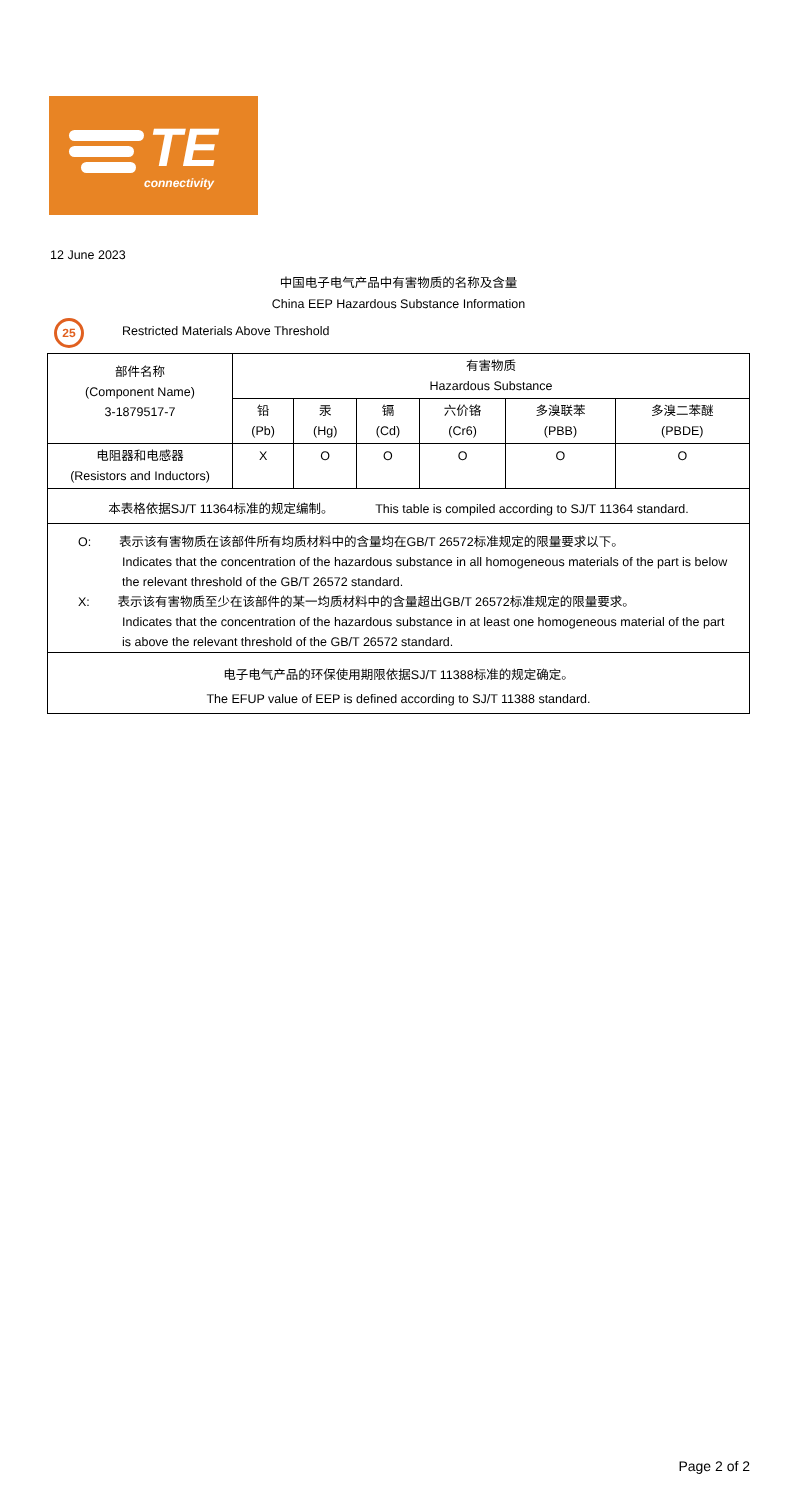TE
connectivity
12 June 2023
中国电子电气产品中有害物质的名称及含量
China EEP Hazardous Substance Information
25
Restricted Materials Above Threshold
| 部件名称 (Component Name) 3-1879517-7 | 有害物质 Hazardous Substance | | | | | |
| | 铅 (Pb) | 汞 (Hg) | 镉 (Cd) | 六价铬 (Cr6) | 多溴联苯 (PBB) | 多溴二苯醚 (PBDE) |
| 电阻器和电感器 (Resistors and Inductors) | X | O | O | O | O | O |
| 本表格依据SJ/T 11364标准的规定编制。 This table is compiled according to SJ/T 11364 standard. | | | | | | |
| O: 表示该有害物质在该部件所有均质材料中的含量均在GB/T 26572标准规定的限量要求以下。 Indicates that the concentration of the hazardous substance in all homogeneous materials of the part is below the relevant threshold of the GB/T 26572 standard. X: 表示该有害物质至少在该部件的某一均质材料中的含量超出GB/T 26572标准规定的限量要求。 Indicates that the concentration of the hazardous substance in at least one homogeneous material of the part is above the relevant threshold of the GB/T 26572 standard. | | | | | | |
| 电子电气产品的环保使用期限依据SJ/T 11388标准的规定确定。 The EFUP value of EEP is defined according to SJ/T 11388 standard. | | | | | | |
Page 2 of 2